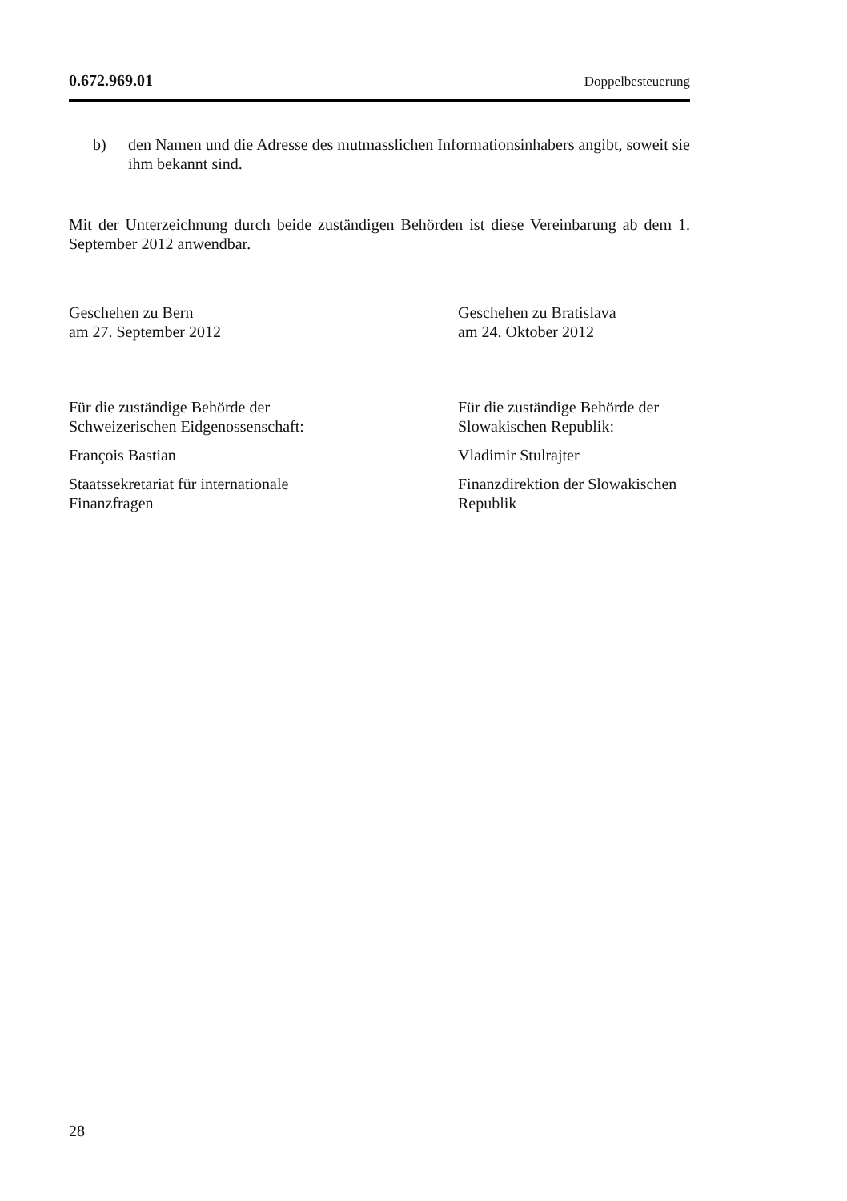0.672.969.01 Doppelbesteuerung
b) den Namen und die Adresse des mutmasslichen Informationsinhabers angibt, soweit sie ihm bekannt sind.
Mit der Unterzeichnung durch beide zuständigen Behörden ist diese Vereinbarung ab dem 1. September 2012 anwendbar.
Geschehen zu Bern
am 27. September 2012
Geschehen zu Bratislava
am 24. Oktober 2012
Für die zuständige Behörde der
Schweizerischen Eidgenossenschaft:
Für die zuständige Behörde der
Slowakischen Republik:
François Bastian Vladimir Stulrajter
Staatssekretariat für internationale
Finanzfragen
Finanzdirektion der Slowakischen
Republik
28